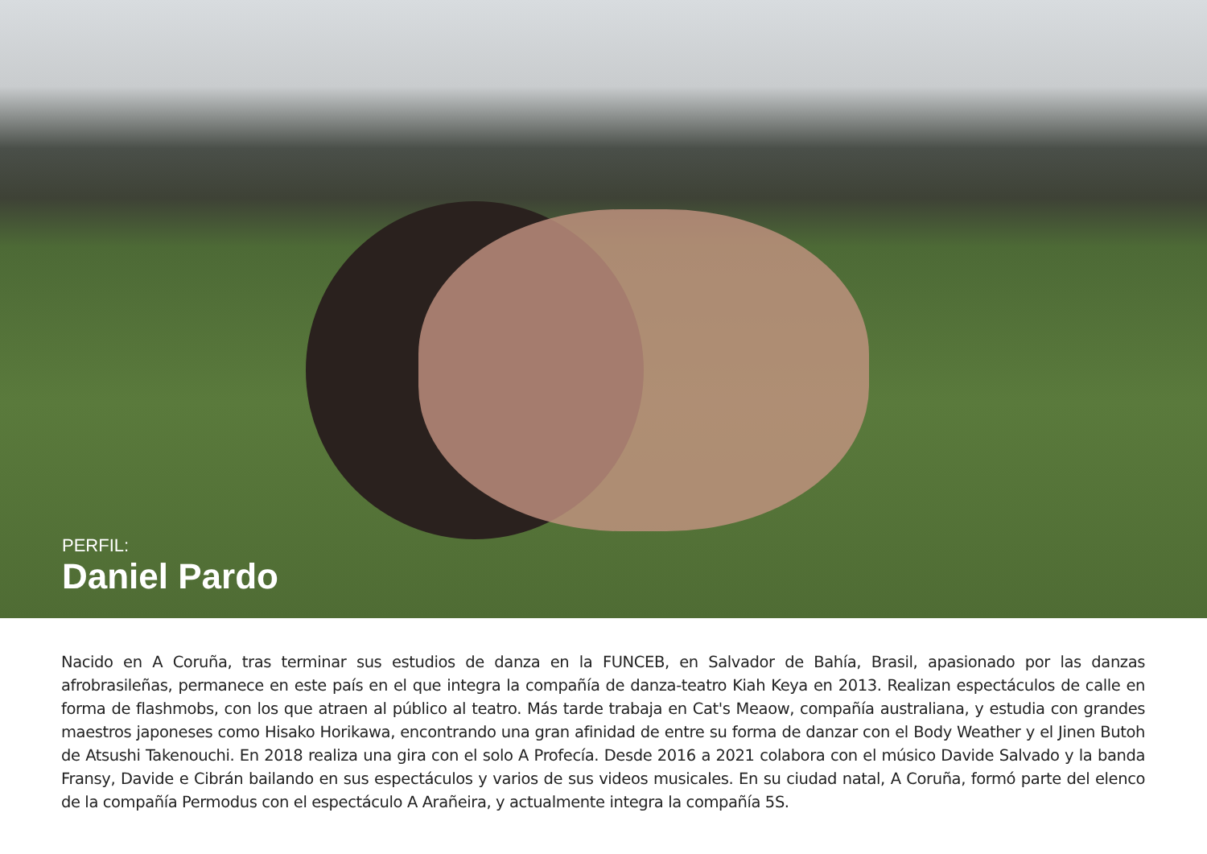PERFIL:
Daniel Pardo
Nacido en A Coruña, tras terminar sus estudios de danza en la FUNCEB, en Salvador de Bahía, Brasil, apasionado por las danzas afrobrasileñas, permanece en este país en el que integra la compañía de danza-teatro Kiah Keya en 2013. Realizan espectáculos de calle en forma de flashmobs, con los que atraen al público al teatro. Más tarde trabaja en Cat's Meaow, compañía australiana, y estudia con grandes maestros japoneses como Hisako Horikawa, encontrando una gran afinidad de entre su forma de danzar con el Body Weather y el Jinen Butoh de Atsushi Takenouchi. En 2018 realiza una gira con el solo A Profecía. Desde 2016 a 2021 colabora con el músico Davide Salvado y la banda Fransy, Davide e Cibrán bailando en sus espectáculos y varios de sus videos musicales. En su ciudad natal, A Coruña, formó parte del elenco de la compañía Permodus con el espectáculo A Arañeira, y actualmente integra la compañía 5S.